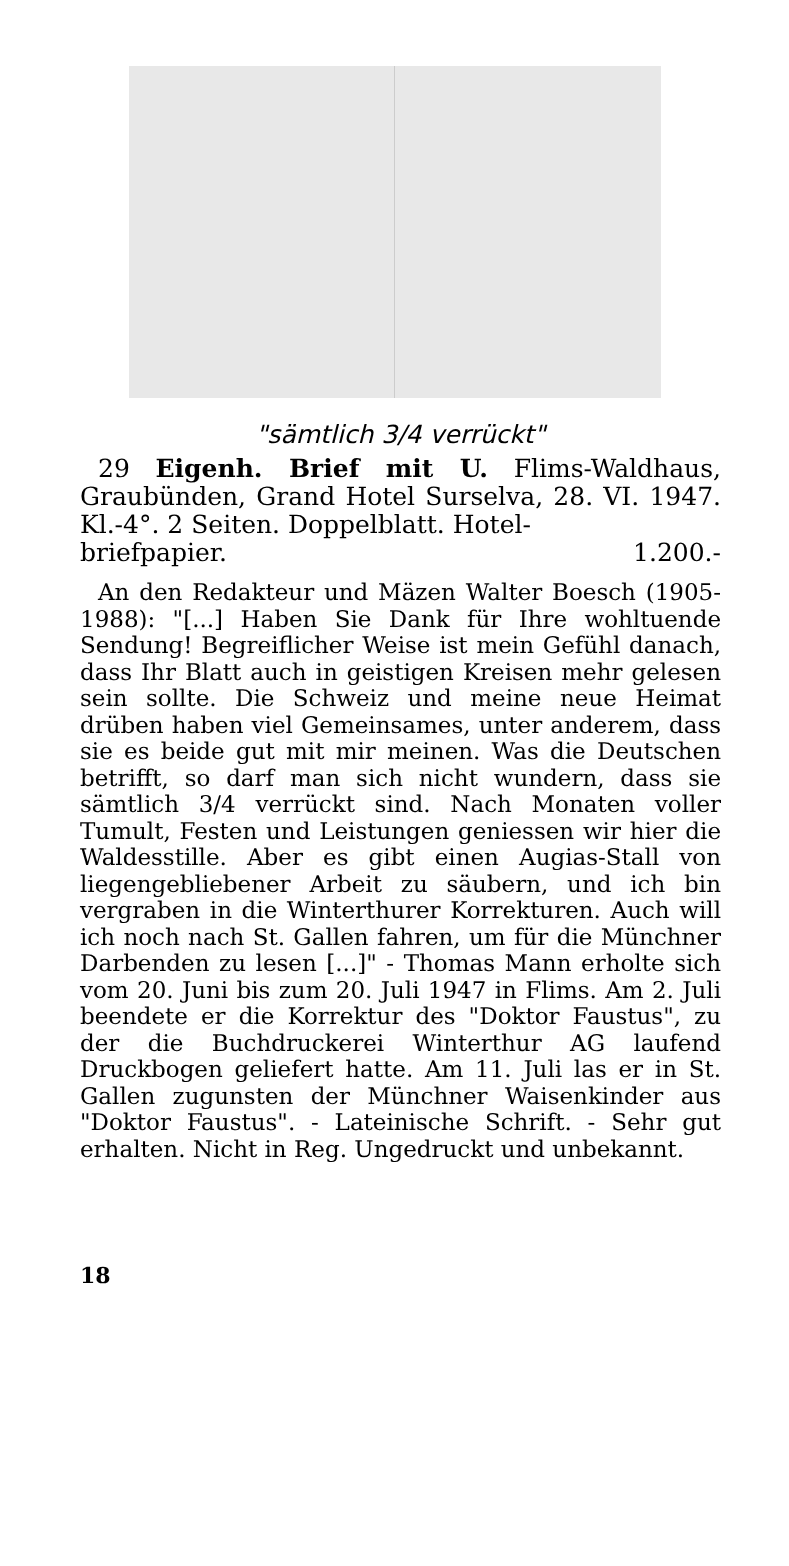"sämtlich 3/4 verrückt"
29 Eigenh. Brief mit U. Flims-Waldhaus, Graubünden, Grand Hotel Surselva, 28. VI. 1947. Kl.-4°. 2 Seiten. Doppelblatt. Hotel-
briefpapier. 1.200.-
An den Redakteur und Mäzen Walter Boesch (1905-1988): "[...] Haben Sie Dank für Ihre wohltuende Sendung! Begreiflicher Weise ist mein Gefühl danach, dass Ihr Blatt auch in geistigen Kreisen mehr gelesen sein sollte. Die Schweiz und meine neue Heimat drüben haben viel Gemeinsames, unter anderem, dass sie es beide gut mit mir meinen. Was die Deutschen betrifft, so darf man sich nicht wundern, dass sie sämtlich 3/4 verrückt sind. Nach Monaten voller Tumult, Festen und Leistungen geniessen wir hier die Waldesstille. Aber es gibt einen Augias-Stall von liegengebliebener Arbeit zu säubern, und ich bin vergraben in die Winterthurer Korrekturen. Auch will ich noch nach St. Gallen fahren, um für die Münchner Darbenden zu lesen [...]" - Thomas Mann erholte sich vom 20. Juni bis zum 20. Juli 1947 in Flims. Am 2. Juli beendete er die Korrektur des "Doktor Faustus", zu der die Buchdruckerei Winterthur AG laufend Druckbogen geliefert hatte. Am 11. Juli las er in St. Gallen zugunsten der Münchner Waisenkinder aus "Doktor Faustus". - Lateinische Schrift. - Sehr gut erhalten. Nicht in Reg. Ungedruckt und unbekannt.
18